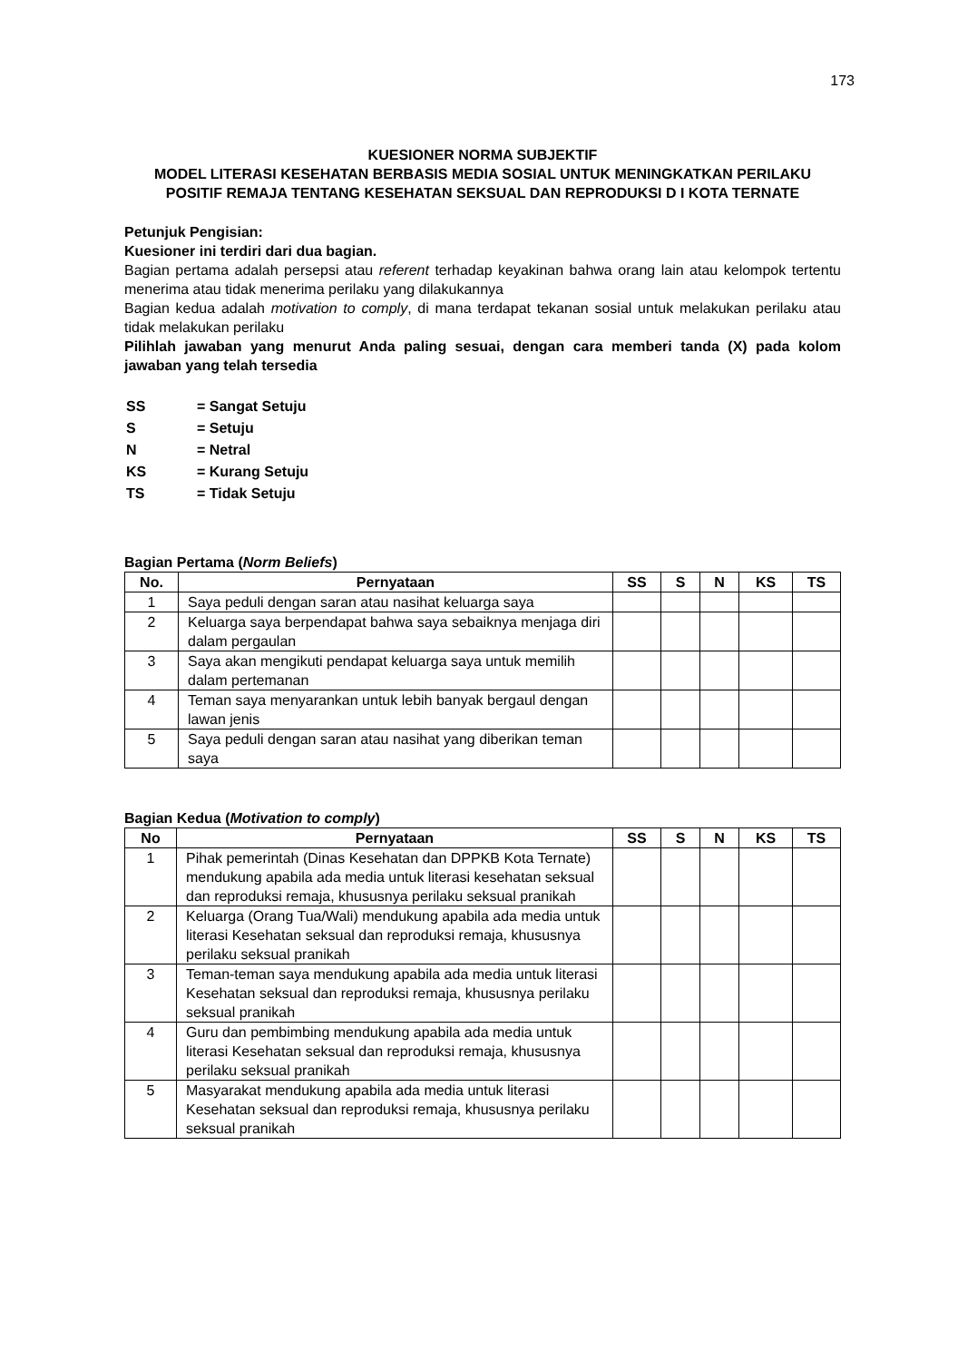173
KUESIONER NORMA SUBJEKTIF
MODEL LITERASI KESEHATAN BERBASIS MEDIA SOSIAL UNTUK MENINGKATKAN PERILAKU POSITIF REMAJA TENTANG KESEHATAN SEKSUAL DAN REPRODUKSI D I KOTA TERNATE
Petunjuk Pengisian:
Kuesioner ini terdiri dari dua bagian.
Bagian pertama adalah persepsi atau referent terhadap keyakinan bahwa orang lain atau kelompok tertentu menerima atau tidak menerima perilaku yang dilakukannya
Bagian kedua adalah motivation to comply, di mana terdapat tekanan sosial untuk melakukan perilaku atau tidak melakukan perilaku
Pilihlah jawaban yang menurut Anda paling sesuai, dengan cara memberi tanda (X) pada kolom jawaban yang telah tersedia
| SS | = Sangat Setuju |
| S | = Setuju |
| N | = Netral |
| KS | = Kurang Setuju |
| TS | = Tidak Setuju |
Bagian Pertama (Norm Beliefs)
| No. | Pernyataan | SS | S | N | KS | TS |
| --- | --- | --- | --- | --- | --- | --- |
| 1 | Saya peduli dengan saran atau nasihat keluarga saya | | | | | |
| 2 | Keluarga saya berpendapat bahwa saya sebaiknya menjaga diri dalam pergaulan | | | | | |
| 3 | Saya akan mengikuti pendapat keluarga saya untuk memilih dalam pertemanan | | | | | |
| 4 | Teman saya menyarankan untuk lebih banyak bergaul dengan lawan jenis | | | | | |
| 5 | Saya peduli dengan saran atau nasihat yang diberikan teman saya | | | | | |
Bagian Kedua (Motivation to comply)
| No | Pernyataan | SS | S | N | KS | TS |
| --- | --- | --- | --- | --- | --- | --- |
| 1 | Pihak pemerintah (Dinas Kesehatan dan DPPKB Kota Ternate) mendukung apabila ada media untuk literasi kesehatan seksual dan reproduksi remaja, khususnya perilaku seksual pranikah | | | | | |
| 2 | Keluarga (Orang Tua/Wali) mendukung apabila ada media untuk literasi Kesehatan seksual dan reproduksi remaja, khususnya perilaku seksual pranikah | | | | | |
| 3 | Teman-teman saya mendukung apabila ada media untuk literasi Kesehatan seksual dan reproduksi remaja, khususnya perilaku seksual pranikah | | | | | |
| 4 | Guru dan pembimbing mendukung apabila ada media untuk literasi Kesehatan seksual dan reproduksi remaja, khususnya perilaku seksual pranikah | | | | | |
| 5 | Masyarakat mendukung apabila ada media untuk literasi Kesehatan seksual dan reproduksi remaja, khususnya perilaku seksual pranikah | | | | | |